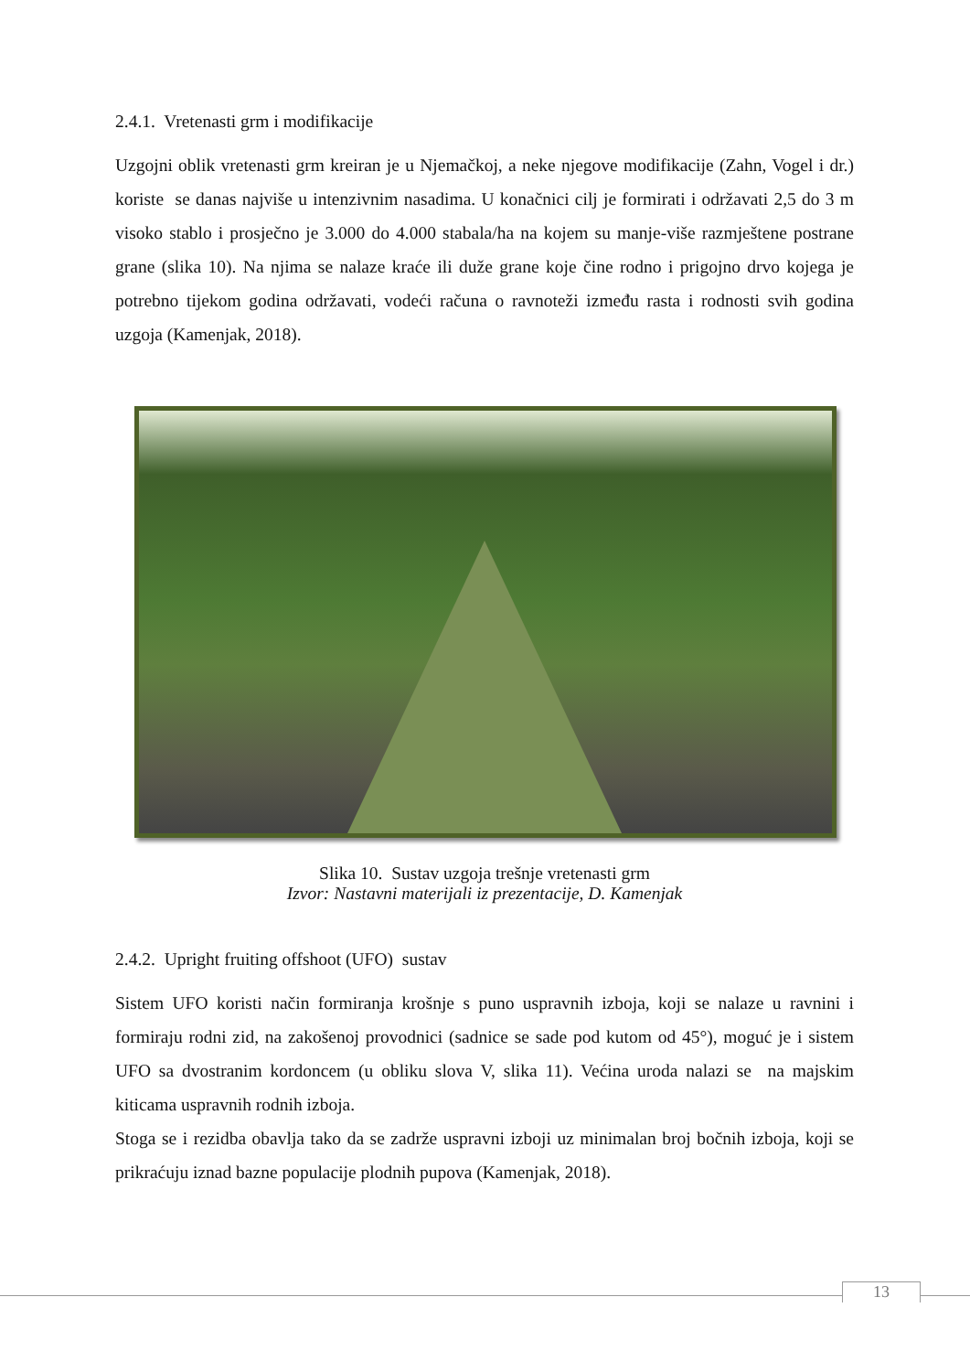2.4.1. Vretenasti grm i modifikacije
Uzgojni oblik vretenasti grm kreiran je u Njemačkoj, a neke njegove modifikacije (Zahn, Vogel i dr.) koriste se danas najviše u intenzivnim nasadima. U konačnici cilj je formirati i održavati 2,5 do 3 m visoko stablo i prosječno je 3.000 do 4.000 stabala/ha na kojem su manje-više razmještene postrane grane (slika 10). Na njima se nalaze kraće ili duže grane koje čine rodno i prigojno drvo kojega je potrebno tijekom godina održavati, vodeći računa o ravnoteži između rasta i rodnosti svih godina uzgoja (Kamenjak, 2018).
Slika 10. Sustav uzgoja trešnje vretenasti grm
Izvor: Nastavni materijali iz prezentacije, D. Kamenjak
2.4.2. Upright fruiting offshoot (UFO) sustav
Sistem UFO koristi način formiranja krošnje s puno uspravnih izboja, koji se nalaze u ravnini i formiraju rodni zid, na zakošenoj provodnici (sadnice se sade pod kutom od 45°), moguć je i sistem UFO sa dvostranim kordoncem (u obliku slova V, slika 11). Većina uroda nalazi se na majskim kiticama uspravnih rodnih izboja.
Stoga se i rezidba obavlja tako da se zadrže uspravni izboji uz minimalan broj bočnih izboja, koji se prikraćuju iznad bazne populacije plodnih pupova (Kamenjak, 2018).
13